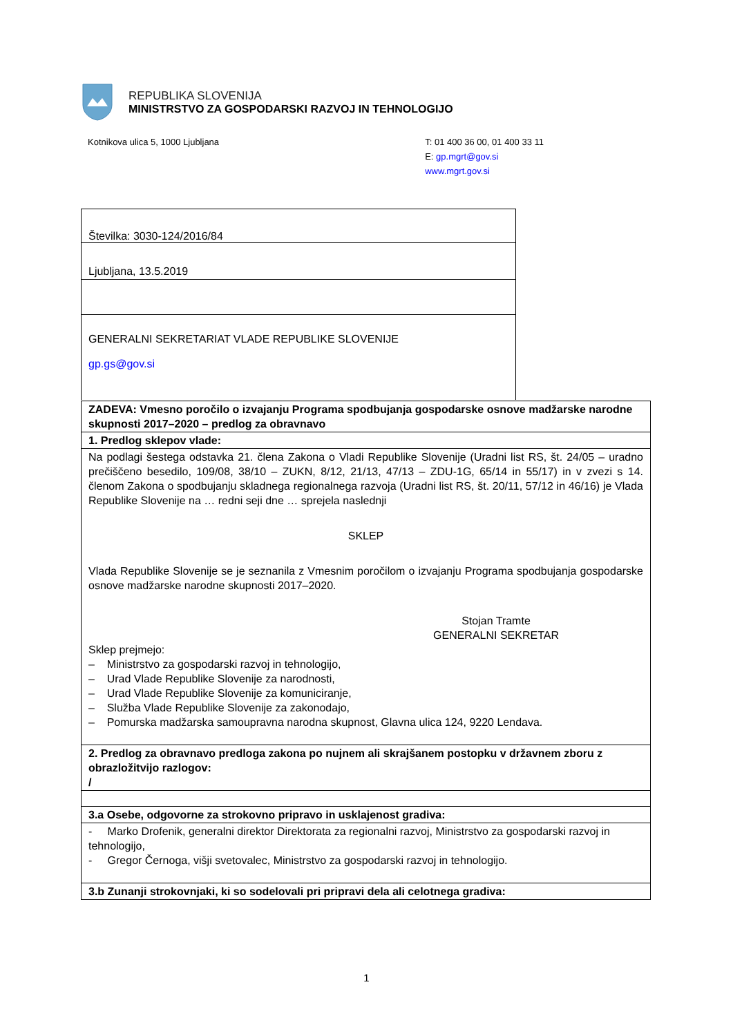REPUBLIKA SLOVENIJA
MINISTRSTVO ZA GOSPODARSKI RAZVOJ IN TEHNOLOGIJO
Kotnikova ulica 5, 1000 Ljubljana
T: 01 400 36 00, 01 400 33 11
E: gp.mgrt@gov.si
www.mgrt.gov.si
Številka: 3030-124/2016/84
Ljubljana, 13.5.2019
GENERALNI SEKRETARIAT VLADE REPUBLIKE SLOVENIJE
gp.gs@gov.si
| ZADEVA: Vmesno poročilo o izvajanju Programa spodbujanja gospodarske osnove madžarske narodne skupnosti 2017–2020 – predlog za obravnavo |
| 1. Predlog sklepov vlade: |
| Na podlagi šestega odstavka 21. člena Zakona o Vladi Republike Slovenije (Uradni list RS, št. 24/05 – uradno prečiščeno besedilo, 109/08, 38/10 – ZUKN, 8/12, 21/13, 47/13 – ZDU-1G, 65/14 in 55/17) in v zvezi s 14. členom Zakona o spodbujanju skladnega regionalnega razvoja (Uradni list RS, št. 20/11, 57/12 in 46/16) je Vlada Republike Slovenije na … redni seji dne … sprejela naslednji SKLEP Vlada Republike Slovenije se je seznanila z Vmesnim poročilom o izvajanju Programa spodbujanja gospodarske osnove madžarske narodne skupnosti 2017–2020. Stojan Tramte GENERALNI SEKRETAR Sklep prejmejo: – Ministrstvo za gospodarski razvoj in tehnologijo, – Urad Vlade Republike Slovenije za narodnosti, – Urad Vlade Republike Slovenije za komuniciranje, – Služba Vlade Republike Slovenije za zakonodajo, – Pomurska madžarska samoupravna narodna skupnost, Glavna ulica 124, 9220 Lendava. |
| 2. Predlog za obravnavo predloga zakona po nujnem ali skrajšanem postopku v državnem zboru z obrazložitvijo razlogov: / |
| 3.a Osebe, odgovorne za strokovno pripravo in usklajenost gradiva: |
| - Marko Drofenik, generalni direktor Direktorata za regionalni razvoj, Ministrstvo za gospodarski razvoj in tehnologijo, - Gregor Černoga, višji svetovalec, Ministrstvo za gospodarski razvoj in tehnologijo. |
| 3.b Zunanji strokovnjaki, ki so sodelovali pri pripravi dela ali celotnega gradiva: |
1